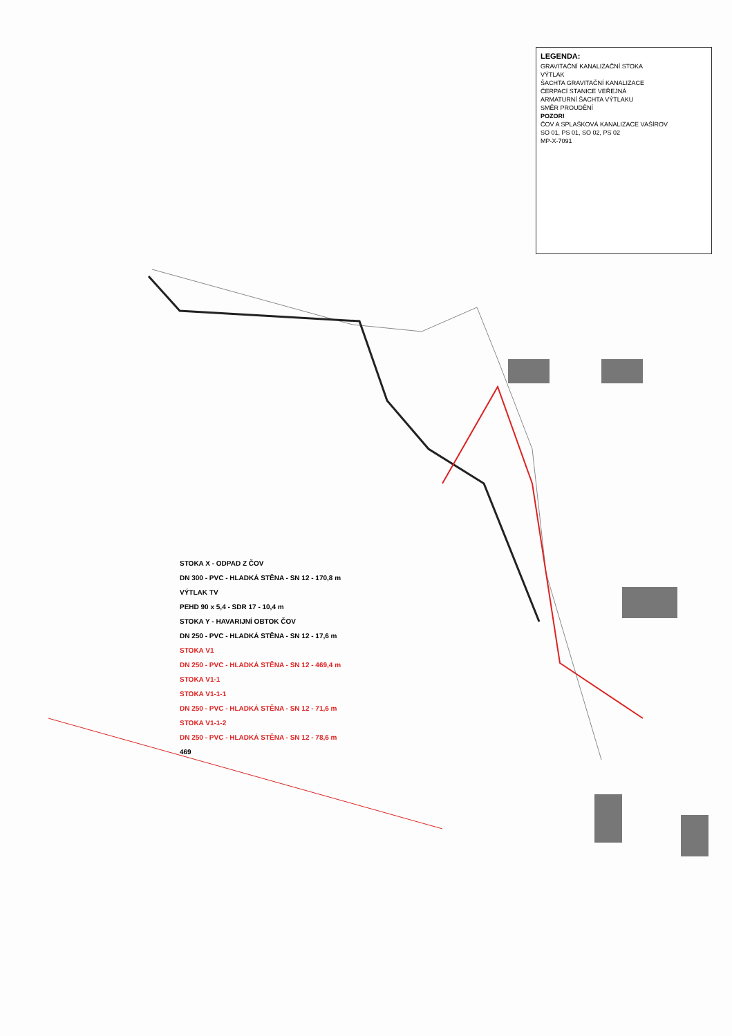LEGENDA:
GRAVITAČNÍ KANALIZAČNÍ STOKA
VÝTLAK
ŠACHTA GRAVITAČNÍ KANALIZACE
ČERPACÍ STANICE VEŘEJNÁ
ARMATURNÍ ŠACHTA VÝTLAKU
SMĚR PROUDĚNÍ
POZOR!
ČOV A SPLAŠKOVÁ KANALIZACE VAŠÍROV
SO 01, PS 01, SO 02, PS 02
MP-X-7091
STOKA X - ODPAD Z ČOV
DN 300 - PVC - HLADKÁ STĚNA - SN 12 - 170,8 m
VÝTLAK TV
PEHD 90 x 5,4 - SDR 17 - 10,4 m
STOKA Y - HAVARIJNÍ OBTOK ČOV
DN 250 - PVC - HLADKÁ STĚNA - SN 12 - 17,6 m
STOKA V1
DN 250 - PVC - HLADKÁ STĚNA - SN 12 - 469,4 m
STOKA V1-1
STOKA V1-1-1
DN 250 - PVC - HLADKÁ STĚNA - SN 12 - 71,6 m
STOKA V1-1-2
DN 250 - PVC - HLADKÁ STĚNA - SN 12 - 78,6 m
469